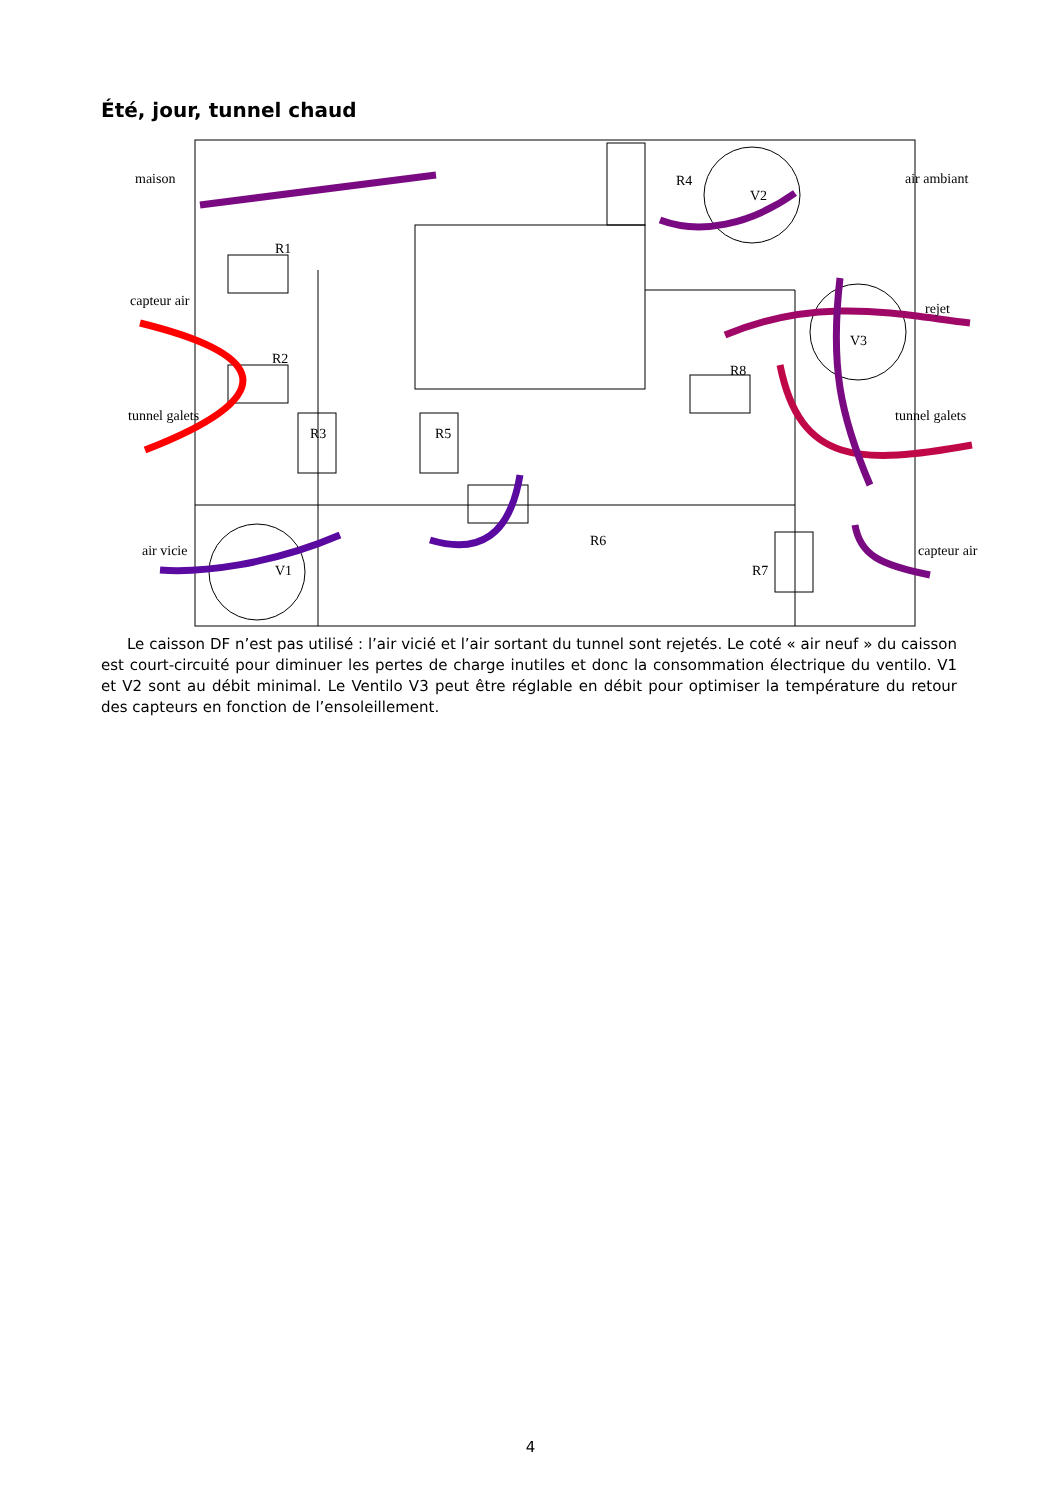Été, jour, tunnel chaud
maison
R1
capteur air
R2
tunnel galets
R3
R5
air vicie
V1
R6
R4
V2
air ambiant
rejet
V3
R8
tunnel galets
R7
capteur air
Le caisson DF n’est pas utilisé : l’air vicié et l’air sortant du tunnel sont rejetés. Le coté « air neuf » du caisson est court-circuité pour diminuer les pertes de charge inutiles et donc la consommation électrique du ventilo. V1 et V2 sont au débit minimal. Le Ventilo V3 peut être réglable en débit pour optimiser la température du retour des capteurs en fonction de l’ensoleillement.
4